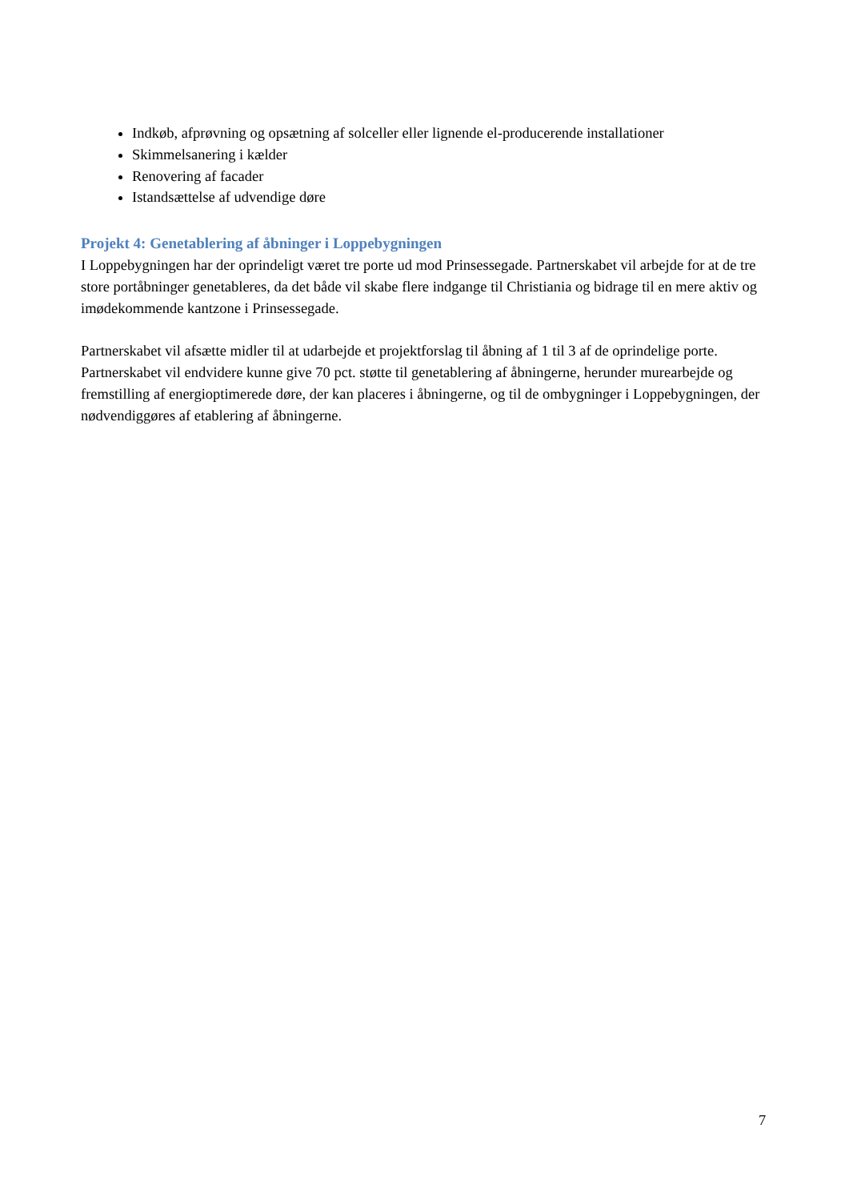Indkøb, afprøvning og opsætning af solceller eller lignende el-producerende installationer
Skimmelsanering i kælder
Renovering af facader
Istandsættelse af udvendige døre
Projekt 4: Genetablering af åbninger i Loppebygningen
I Loppebygningen har der oprindeligt været tre porte ud mod Prinsessegade. Partnerskabet vil arbejde for at de tre store portåbninger genetableres, da det både vil skabe flere indgange til Christiania og bidrage til en mere aktiv og imødekommende kantzone i Prinsessegade.
Partnerskabet vil afsætte midler til at udarbejde et projektforslag til åbning af 1 til 3 af de oprindelige porte. Partnerskabet vil endvidere kunne give 70 pct. støtte til genetablering af åbningerne, herunder murearbejde og fremstilling af energioptimerede døre, der kan placeres i åbningerne, og til de ombygninger i Loppebygningen, der nødvendiggøres af etablering af åbningerne.
7